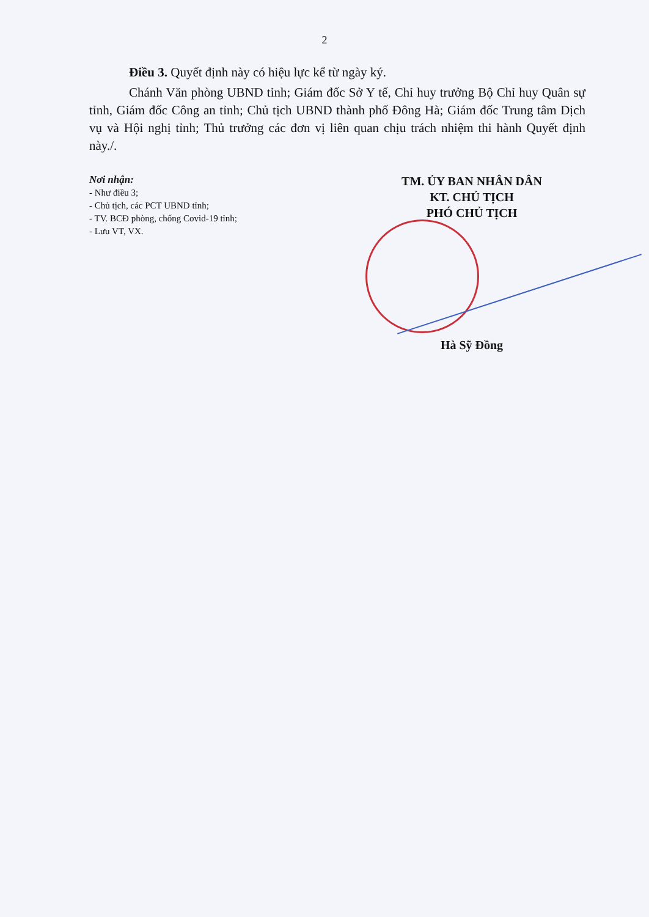2
Điều 3. Quyết định này có hiệu lực kể từ ngày ký.
Chánh Văn phòng UBND tỉnh; Giám đốc Sở Y tế, Chỉ huy trưởng Bộ Chỉ huy Quân sự tỉnh, Giám đốc Công an tỉnh; Chủ tịch UBND thành phố Đông Hà; Giám đốc Trung tâm Dịch vụ và Hội nghị tỉnh; Thủ trưởng các đơn vị liên quan chịu trách nhiệm thi hành Quyết định này./.
Nơi nhận:
- Như điều 3;
- Chủ tịch, các PCT UBND tỉnh;
- TV. BCĐ phòng, chống Covid-19 tỉnh;
- Lưu VT, VX.
TM. ỦY BAN NHÂN DÂN
KT. CHỦ TỊCH
PHÓ CHỦ TỊCH
Hà Sỹ Đồng